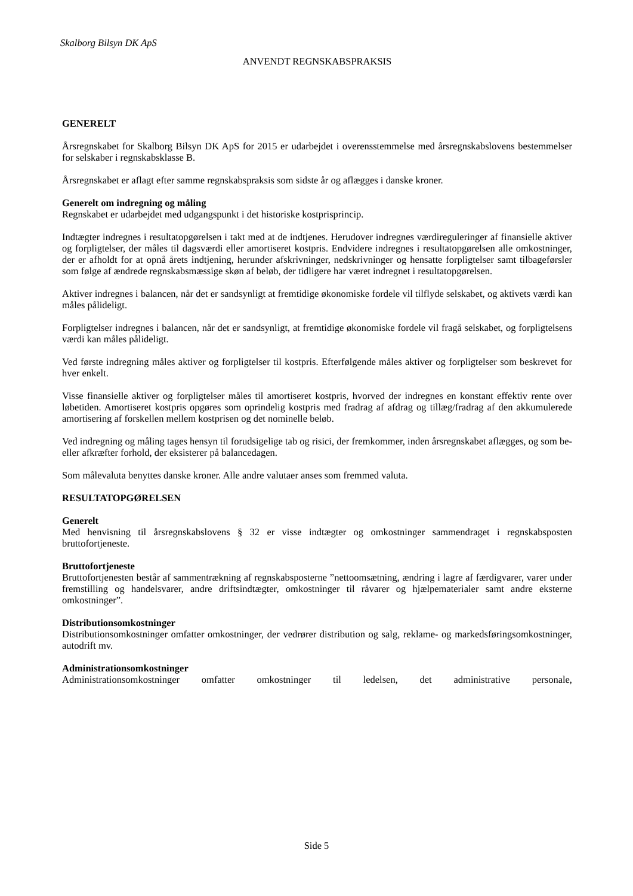Skalborg Bilsyn DK ApS
ANVENDT REGNSKABSPRAKSIS
GENERELT
Årsregnskabet for Skalborg Bilsyn DK ApS for 2015 er udarbejdet i overensstemmelse med årsregnskabslovens bestemmelser for selskaber i regnskabsklasse B.
Årsregnskabet er aflagt efter samme regnskabspraksis som sidste år og aflægges i danske kroner.
Generelt om indregning og måling
Regnskabet er udarbejdet med udgangspunkt i det historiske kostprisprincip.
Indtægter indregnes i resultatopgørelsen i takt med at de indtjenes. Herudover indregnes værdireguleringer af finansielle aktiver og forpligtelser, der måles til dagsværdi eller amortiseret kostpris. Endvidere indregnes i resultatopgørelsen alle omkostninger, der er afholdt for at opnå årets indtjening, herunder afskrivninger, nedskrivninger og hensatte forpligtelser samt tilbageførsler som følge af ændrede regnskabsmæssige skøn af beløb, der tidligere har været indregnet i resultatopgørelsen.
Aktiver indregnes i balancen, når det er sandsynligt at fremtidige økonomiske fordele vil tilflyde selskabet, og aktivets værdi kan måles pålideligt.
Forpligtelser indregnes i balancen, når det er sandsynligt, at fremtidige økonomiske fordele vil fragå selskabet, og forpligtelsens værdi kan måles pålideligt.
Ved første indregning måles aktiver og forpligtelser til kostpris. Efterfølgende måles aktiver og forpligtelser som beskrevet for hver enkelt.
Visse finansielle aktiver og forpligtelser måles til amortiseret kostpris, hvorved der indregnes en konstant effektiv rente over løbetiden. Amortiseret kostpris opgøres som oprindelig kostpris med fradrag af afdrag og tillæg/fradrag af den akkumulerede amortisering af forskellen mellem kostprisen og det nominelle beløb.
Ved indregning og måling tages hensyn til forudsigelige tab og risici, der fremkommer, inden årsregnskabet aflægges, og som be- eller afkræfter forhold, der eksisterer på balancedagen.
Som målevaluta benyttes danske kroner. Alle andre valutaer anses som fremmed valuta.
RESULTATOPGØRELSEN
Generelt
Med henvisning til årsregnskabslovens § 32 er visse indtægter og omkostninger sammendraget i regnskabsposten bruttofortjeneste.
Bruttofortjeneste
Bruttofortjenesten består af sammentrækning af regnskabsposterne ”nettoomsætning, ændring i lagre af færdigvarer, varer under fremstilling og handelsvarer, andre driftsindtægter, omkostninger til råvarer og hjælpematerialer samt andre eksterne omkostninger”.
Distributionsomkostninger
Distributionsomkostninger omfatter omkostninger, der vedrører distribution og salg, reklame- og markedsføringsomkostninger, autodrift mv.
Administrationsomkostninger
Administrationsomkostninger omfatter omkostninger til ledelsen, det administrative personale,
Side 5